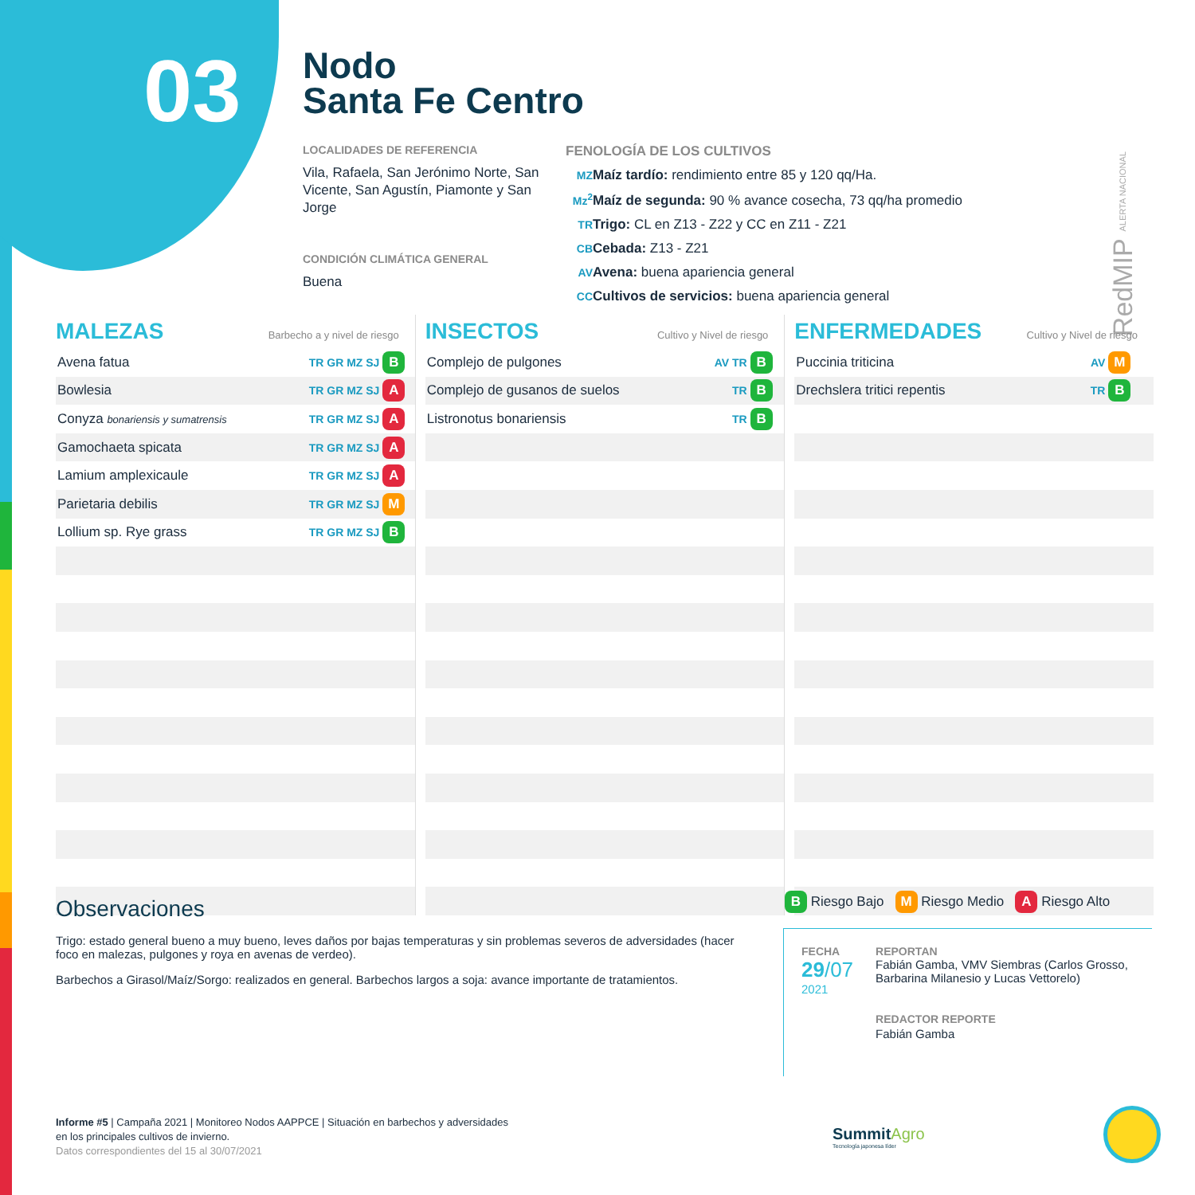03
Nodo
Santa Fe Centro
LOCALIDADES DE REFERENCIA
Vila, Rafaela, San Jerónimo Norte, San Vicente, San Agustín, Piamonte y San Jorge
CONDICIÓN CLIMÁTICA GENERAL
Buena
FENOLOGÍA DE LOS CULTIVOS
MZ Maíz tardío: rendimiento entre 85 y 120 qq/Ha.
Mz<sup>2</sup> Maíz de segunda: 90 % avance cosecha, 73 qq/ha promedio
TR Trigo: CL en Z13 - Z22 y CC en Z11 - Z21
CB Cebada: Z13 - Z21
AV Avena: buena apariencia general
CC Cultivos de servicios: buena apariencia general
RedMIP ALERTA NACIONAL
MALEZAS Barbecho a y nivel de riesgo
| Avena fatua | TR GR MZ SJ | B |
| Bowlesia | TR GR MZ SJ | A |
| Conyza bonariensis y sumatrensis | TR GR MZ SJ | A |
| Gamochaeta spicata | TR GR MZ SJ | A |
| Lamium amplexicaule | TR GR MZ SJ | A |
| Parietaria debilis | TR GR MZ SJ | M |
| Lollium sp. Rye grass | TR GR MZ SJ | B |
INSECTOS Cultivo y Nivel de riesgo
| Complejo de pulgones | AV TR | B |
| Complejo de gusanos de suelos | TR | B |
| Listronotus bonariensis | TR | B |
ENFERMEDADES Cultivo y Nivel de riesgo
| Puccinia triticina | AV | M |
| Drechslera tritici repentis | TR | B |
Observaciones
Trigo: estado general bueno a muy bueno, leves daños por bajas temperaturas y sin problemas severos de adversidades (hacer foco en malezas, pulgones y roya en avenas de verdeo).
Barbechos a Girasol/Maíz/Sorgo: realizados en general. Barbechos largos a soja: avance importante de tratamientos.
B Riesgo Bajo M Riesgo Medio A Riesgo Alto
FECHA
29/07
2021
REPORTAN
Fabián Gamba, VMV Siembras (Carlos Grosso, Barbarina Milanesio y Lucas Vettorelo)
REDACTOR REPORTE
Fabián Gamba
Informe #5 | Campaña 2021 | Monitoreo Nodos AAPPCE | Situación en barbechos y adversidades
en los principales cultivos de invierno.
Datos correspondientes del 15 al 30/07/2021
SummitAgro
Tecnología japonesa líder